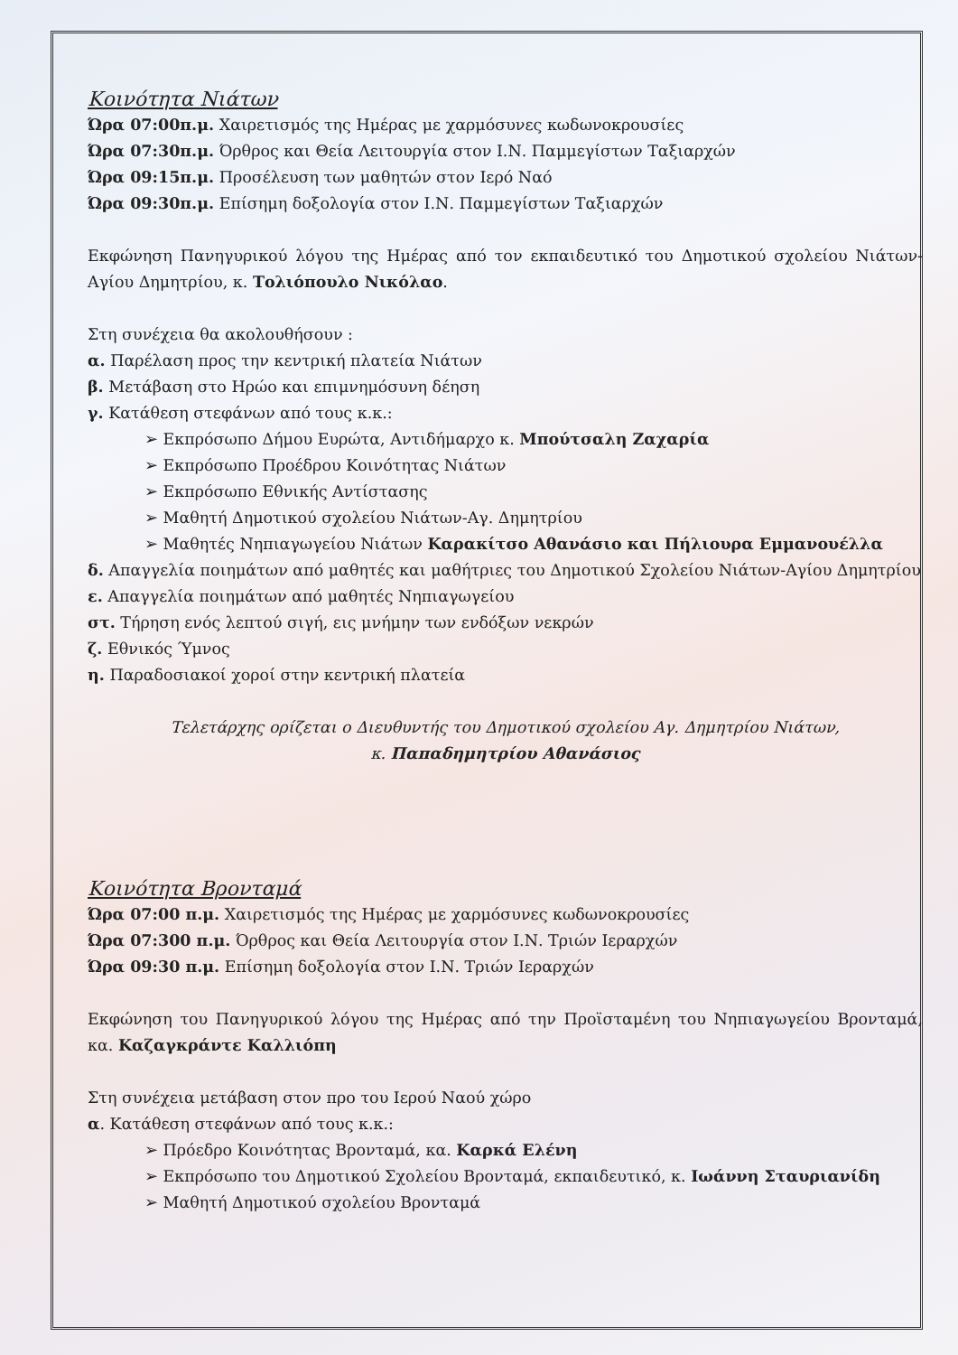Κοινότητα Νιάτων
Ώρα 07:00π.μ. Χαιρετισμός της Ημέρας με χαρμόσυνες κωδωνοκρουσίες
Ώρα 07:30π.μ. Όρθρος και Θεία Λειτουργία στον Ι.Ν. Παμμεγίστων Ταξιαρχών
Ώρα 09:15π.μ. Προσέλευση των μαθητών στον Ιερό Ναό
Ώρα 09:30π.μ. Επίσημη δοξολογία στον Ι.Ν. Παμμεγίστων Ταξιαρχών
Εκφώνηση Πανηγυρικού λόγου της Ημέρας από τον εκπαιδευτικό του Δημοτικού σχολείου Νιάτων-Αγίου Δημητρίου, κ. Τολιόπουλο Νικόλαο.
Στη συνέχεια θα ακολουθήσουν :
α. Παρέλαση προς την κεντρική πλατεία Νιάτων
β. Μετάβαση στο Ηρώο και επιμνημόσυνη δέηση
γ. Κατάθεση στεφάνων από τους κ.κ.:
➢ Εκπρόσωπο Δήμου Ευρώτα, Αντιδήμαρχο κ. Μπούτσαλη Ζαχαρία
➢ Εκπρόσωπο Προέδρου Κοινότητας Νιάτων
➢ Εκπρόσωπο Εθνικής Αντίστασης
➢ Μαθητή Δημοτικού σχολείου Νιάτων-Αγ. Δημητρίου
➢ Μαθητές Νηπιαγωγείου Νιάτων Καρακίτσο Αθανάσιο και Πήλιουρα Εμμανουέλλα
δ. Απαγγελία ποιημάτων από μαθητές και μαθήτριες του Δημοτικού Σχολείου Νιάτων-Αγίου Δημητρίου
ε. Απαγγελία ποιημάτων από μαθητές Νηπιαγωγείου
στ. Τήρηση ενός λεπτού σιγή, εις μνήμην των ενδόξων νεκρών
ζ. Εθνικός Ύμνος
η. Παραδοσιακοί χοροί στην κεντρική πλατεία
Τελετάρχης ορίζεται ο Διευθυντής του Δημοτικού σχολείου Αγ. Δημητρίου Νιάτων,
κ. Παπαδημητρίου Αθανάσιος
Κοινότητα Βρονταμά
Ώρα 07:00 π.μ. Χαιρετισμός της Ημέρας με χαρμόσυνες κωδωνοκρουσίες
Ώρα 07:300 π.μ. Όρθρος και Θεία Λειτουργία στον Ι.Ν. Τριών Ιεραρχών
Ώρα 09:30 π.μ. Επίσημη δοξολογία στον Ι.Ν. Τριών Ιεραρχών
Εκφώνηση του Πανηγυρικού λόγου της Ημέρας από την Προϊσταμένη του Νηπιαγωγείου Βρονταμά, κα. Καζαγκράντε Καλλιόπη
Στη συνέχεια μετάβαση στον προ του Ιερού Ναού χώρο
α. Κατάθεση στεφάνων από τους κ.κ.:
➢ Πρόεδρο Κοινότητας Βρονταμά, κα. Καρκά Ελένη
➢ Εκπρόσωπο του Δημοτικού Σχολείου Βρονταμά, εκπαιδευτικό, κ. Ιωάννη Σταυριανίδη
➢ Μαθητή Δημοτικού σχολείου Βρονταμά